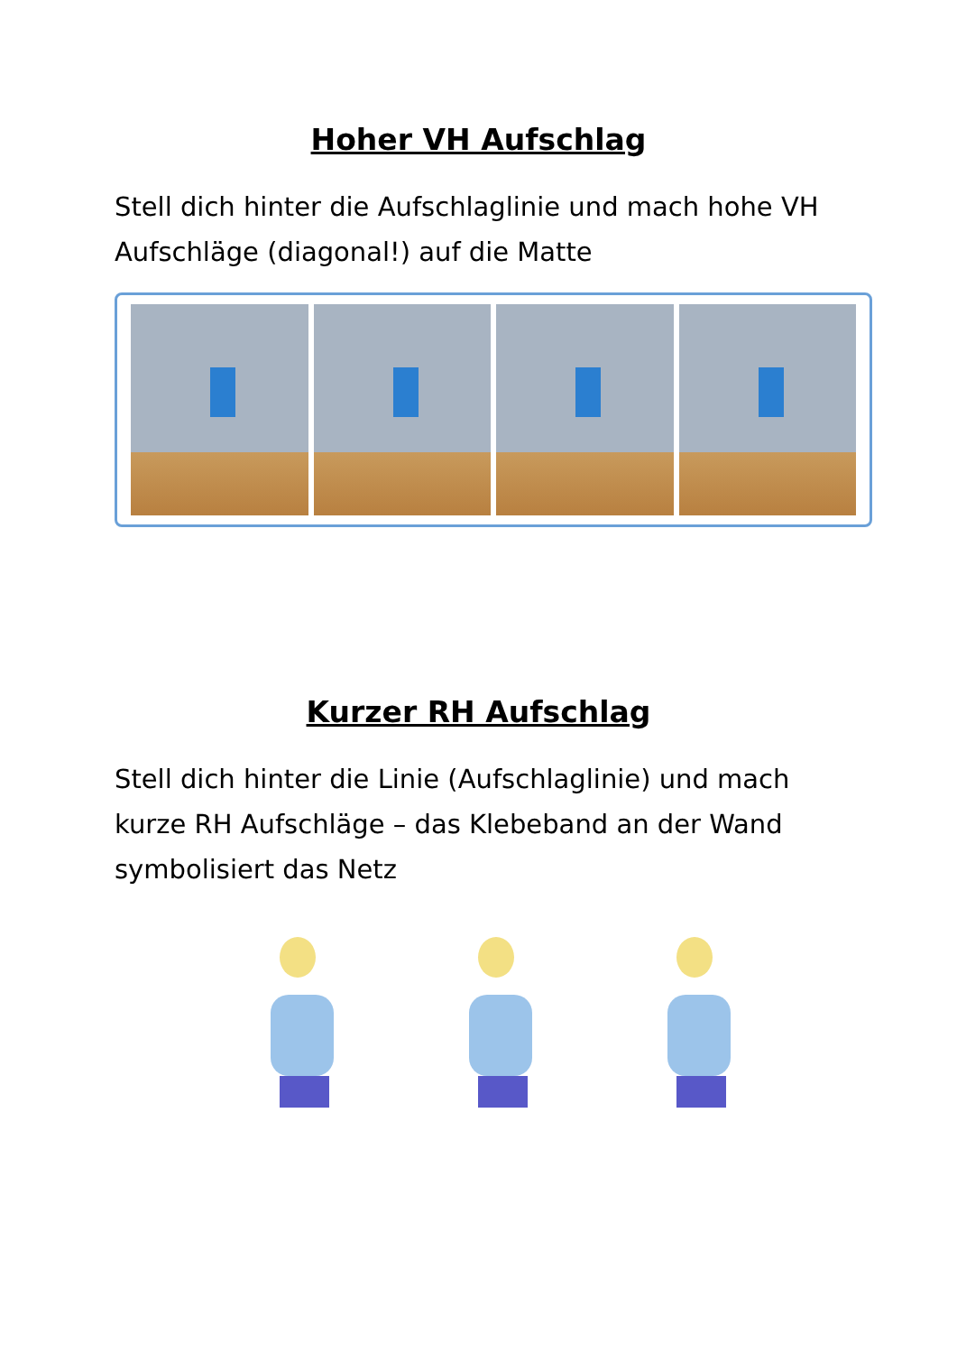Hoher VH Aufschlag
Stell dich hinter die Aufschlaglinie und mach hohe VH Aufschläge (diagonal!) auf die Matte
Kurzer RH Aufschlag
Stell dich hinter die Linie (Aufschlaglinie) und mach kurze RH Aufschläge – das Klebeband an der Wand symbolisiert das Netz